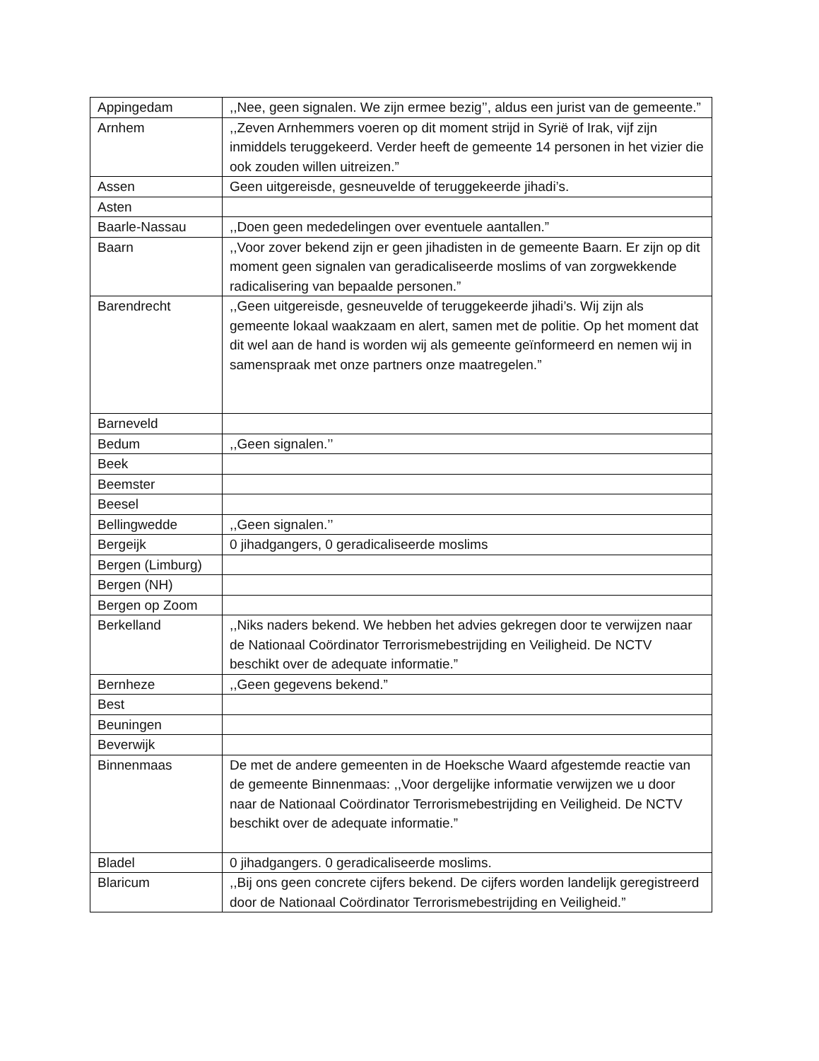| Appingedam | ,,Nee, geen signalen. We zijn ermee bezig’’, aldus een jurist van de gemeente.” |
| Arnhem | ,,Zeven Arnhemmers voeren op dit moment strijd in Syrië of Irak, vijf zijn inmiddels teruggekeerd. Verder heeft de gemeente 14 personen in het vizier die ook zouden willen uitreizen.” |
| Assen | Geen uitgereisde, gesneuvelde of teruggekeerde jihadi’s. |
| Asten | |
| Baarle-Nassau | ,,Doen geen mededelingen over eventuele aantallen.” |
| Baarn | ,,Voor zover bekend zijn er geen jihadisten in de gemeente Baarn. Er zijn op dit moment geen signalen van geradicaliseerde moslims of van zorgwekkende radicalisering van bepaalde personen.” |
| Barendrecht | ,,Geen uitgereisde, gesneuvelde of teruggekeerde jihadi’s. Wij zijn als gemeente lokaal waakzaam en alert, samen met de politie. Op het moment dat dit wel aan de hand is worden wij als gemeente geïnformeerd en nemen wij in samenspraak met onze partners onze maatregelen.” |
| Barneveld | |
| Bedum | ,,Geen signalen.’’ |
| Beek | |
| Beemster | |
| Beesel | |
| Bellingwedde | ,,Geen signalen.’’ |
| Bergeijk | 0 jihadgangers, 0 geradicaliseerde moslims |
| Bergen (Limburg) | |
| Bergen (NH) | |
| Bergen op Zoom | |
| Berkelland | ,,Niks naders bekend. We hebben het advies gekregen door te verwijzen naar de Nationaal Coördinator Terrorismebestrijding en Veiligheid. De NCTV beschikt over de adequate informatie.” |
| Bernheze | ,,Geen gegevens bekend.” |
| Best | |
| Beuningen | |
| Beverwijk | |
| Binnenmaas | De met de andere gemeenten in de Hoeksche Waard afgestemde reactie van de gemeente Binnenmaas: ,,Voor dergelijke informatie verwijzen we u door naar de Nationaal Coördinator Terrorismebestrijding en Veiligheid. De NCTV beschikt over de adequate informatie.” |
| Bladel | 0 jihadgangers. 0 geradicaliseerde moslims. |
| Blaricum | ,,Bij ons geen concrete cijfers bekend. De cijfers worden landelijk geregistreerd door de Nationaal Coördinator Terrorismebestrijding en Veiligheid.” |